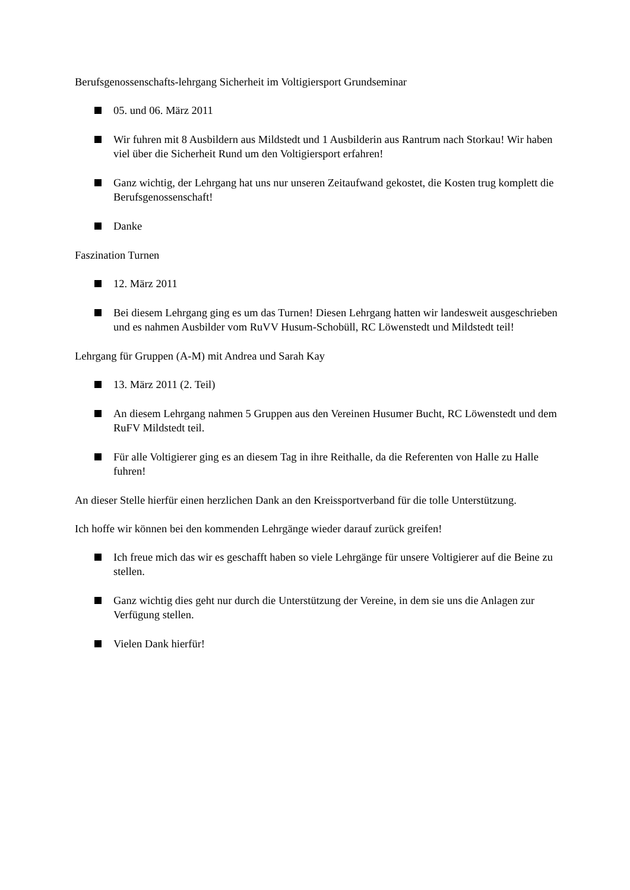Berufsgenossenschafts-lehrgang Sicherheit im Voltigiersport Grundseminar
05. und 06. März 2011
Wir fuhren mit 8 Ausbildern aus Mildstedt und 1 Ausbilderin aus Rantrum nach Storkau! Wir haben viel über die Sicherheit Rund um den Voltigiersport erfahren!
Ganz wichtig, der Lehrgang hat uns nur unseren Zeitaufwand gekostet, die Kosten trug komplett die Berufsgenossenschaft!
Danke
Faszination Turnen
12. März 2011
Bei diesem Lehrgang ging es um das Turnen! Diesen Lehrgang hatten wir landesweit ausgeschrieben und es nahmen Ausbilder vom RuVV Husum-Schobüll, RC Löwenstedt und Mildstedt teil!
Lehrgang für Gruppen (A-M) mit Andrea und Sarah Kay
13. März 2011 (2. Teil)
An diesem Lehrgang nahmen 5 Gruppen aus den Vereinen Husumer Bucht, RC Löwenstedt und dem RuFV Mildstedt teil.
Für alle Voltigierer ging es an diesem Tag in ihre Reithalle, da die Referenten von Halle zu Halle fuhren!
An dieser Stelle hierfür einen herzlichen Dank an den Kreissportverband für die tolle Unterstützung.
Ich hoffe wir können bei den kommenden Lehrgänge wieder darauf zurück greifen!
Ich freue mich das wir es geschafft haben so viele Lehrgänge für unsere Voltigierer auf die Beine zu stellen.
Ganz wichtig dies geht nur durch die Unterstützung der Vereine, in dem sie uns die Anlagen zur Verfügung stellen.
Vielen Dank hierfür!